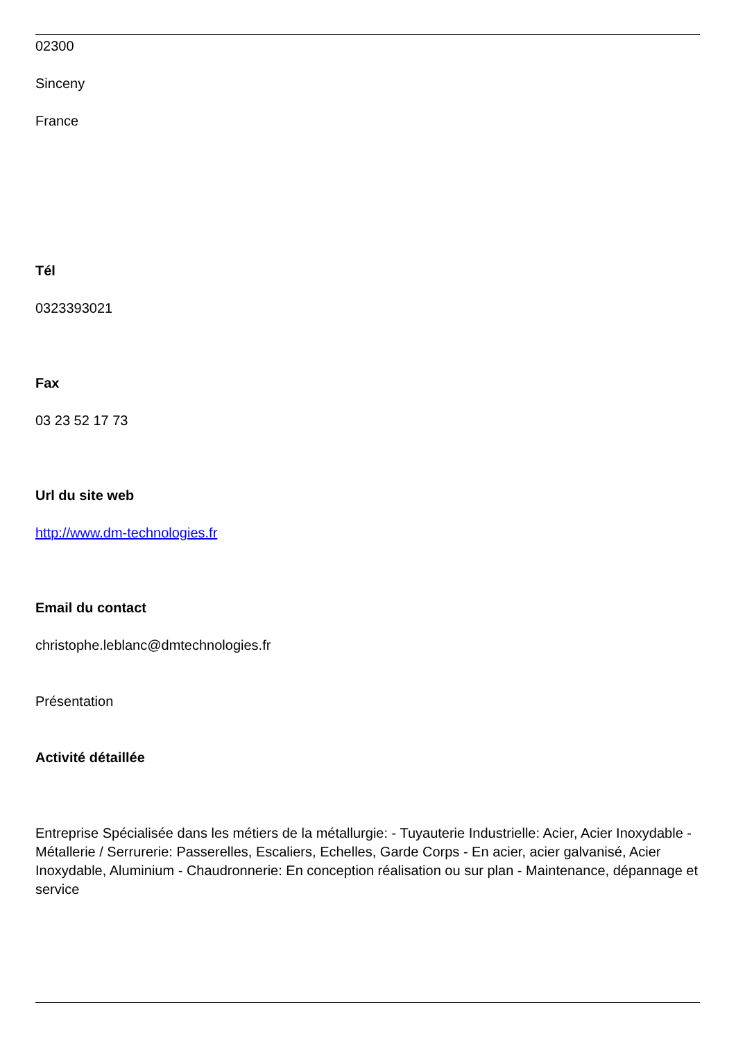02300
Sinceny
France
Tél
0323393021
Fax
03 23 52 17 73
Url du site web
http://www.dm-technologies.fr
Email du contact
christophe.leblanc@dmtechnologies.fr
Présentation
Activité détaillée
Entreprise Spécialisée dans les métiers de la métallurgie: - Tuyauterie Industrielle: Acier, Acier Inoxydable - Métallerie / Serrurerie: Passerelles, Escaliers, Echelles, Garde Corps - En acier, acier galvanisé, Acier Inoxydable, Aluminium - Chaudronnerie: En conception réalisation ou sur plan - Maintenance, dépannage et service